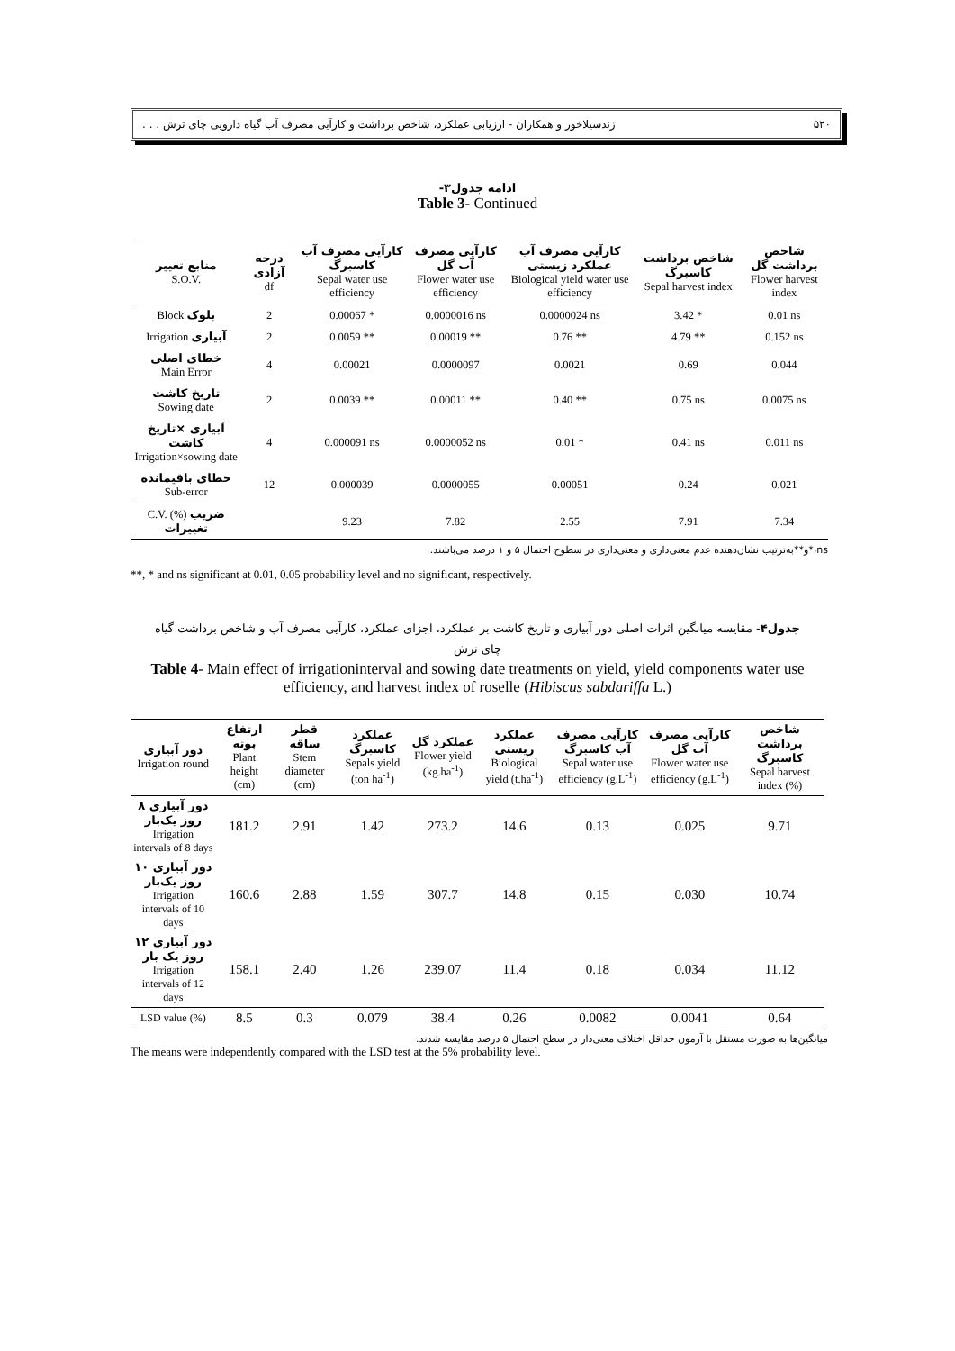۵۲۰ زندسیلاخور و همکاران - ارزیابی عملکرد، شاخص برداشت و کارآیی مصرف آب گیاه دارویی چای ترش . . .
ادامه جدول۳-
Table 3- Continued
| منابع تغییر S.O.V. | درجه آزادی df | کارآیی مصرف آب کاسبرگ Sepal water use efficiency | کارآیی مصرف آب گل Flower water use efficiency | کارآیی مصرف آب عملکرد زیستی Biological yield water use efficiency | شاخص برداشت کاسبرگ Sepal harvest index | شاخص برداشت گل Flower harvest index |
| --- | --- | --- | --- | --- | --- | --- |
| Block بلوک | 2 | 0.00067 * | 0.0000016 ns | 0.0000024 ns | 3.42 * | 0.01 ns |
| Irrigation آبیاری | 2 | 0.0059 ** | 0.00019 ** | 0.76 ** | 4.79 ** | 0.152 ns |
| خطای اصلی Main Error | 4 | 0.00021 | 0.0000097 | 0.0021 | 0.69 | 0.044 |
| تاریخ کاشت Sowing date | 2 | 0.0039 ** | 0.00011 ** | 0.40 ** | 0.75 ns | 0.0075 ns |
| آبیاری ×تاریخ کاشت Irrigation×sowing date | 4 | 0.000091 ns | 0.0000052 ns | 0.01 * | 0.41 ns | 0.011 ns |
| خطای باقیمانده Sub-error | 12 | 0.000039 | 0.0000055 | 0.00051 | 0.24 | 0.021 |
| C.V. (%) ضریب تغییرات | | 9.23 | 7.82 | 2.55 | 7.91 | 7.34 |
ns،*و**به‌ترتیب نشان‌دهنده عدم معنی‌داری و معنی‌داری در سطوح احتمال ۵ و ۱ درصد می‌باشند.
**, * and ns significant at 0.01, 0.05 probability level and no significant, respectively.
جدول۴- مقایسه میانگین اثرات اصلی دور آبیاری و تاریخ کاشت بر عملکرد، اجزای عملکرد، کارآیی مصرف آب و شاخص برداشت گیاه چای ترش
Table 4- Main effect of irrigationinterval and sowing date treatments on yield, yield components water use efficiency, and harvest index of roselle (Hibiscus sabdariffa L.)
| دور آبیاری Irrigation round | ارتفاع بوته Plant height (cm) | قطر ساقه Stem diameter (cm) | عملکرد کاسبرگ Sepals yield (ton ha<sup>-1</sup>) | عملکرد گل Flower yield (kg.ha<sup>-1</sup>) | عملکرد زیستی Biological yield (t.ha<sup>-1</sup>) | کارآیی مصرف آب کاسبرگ Sepal water use efficiency (g.L<sup>-1</sup>) | کارآیی مصرف آب گل Flower water use efficiency (g.L<sup>-1</sup>) | شاخص برداشت کاسبرگ Sepal harvest index (%) |
| --- | --- | --- | --- | --- | --- | --- | --- | --- |
| دور آبیاری ۸ روز یک‌بار Irrigation intervals of 8 days | 181.2 | 2.91 | 1.42 | 273.2 | 14.6 | 0.13 | 0.025 | 9.71 |
| دور آبیاری ۱۰ روز یک‌بار Irrigation intervals of 10 days | 160.6 | 2.88 | 1.59 | 307.7 | 14.8 | 0.15 | 0.030 | 10.74 |
| دور آبیاری ۱۲ روز یک بار Irrigation intervals of 12 days | 158.1 | 2.40 | 1.26 | 239.07 | 11.4 | 0.18 | 0.034 | 11.12 |
| LSD value (%) | 8.5 | 0.3 | 0.079 | 38.4 | 0.26 | 0.0082 | 0.0041 | 0.64 |
میانگین‌ها به صورت مستقل با آزمون حداقل اختلاف معنی‌دار در سطح احتمال ۵ درصد مقایسه شدند.
The means were independently compared with the LSD test at the 5% probability level.